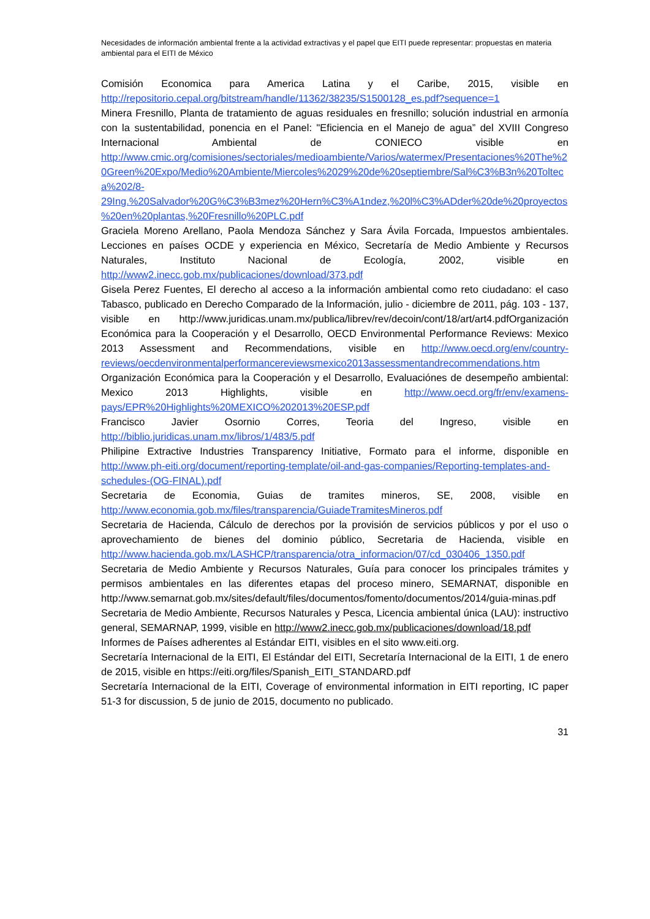Necesidades de información ambiental frente a la actividad extractivas y el papel que EITI puede representar: propuestas en materia ambiental para el EITI de México
Comisión Economica para America Latina y el Caribe, 2015, visible en http://repositorio.cepal.org/bitstream/handle/11362/38235/S1500128_es.pdf?sequence=1
Minera Fresnillo, Planta de tratamiento de aguas residuales en fresnillo; solución industrial en armonía con la sustentabilidad, ponencia en el Panel: "Eficiencia en el Manejo de agua” del XVIII Congreso Internacional Ambiental de CONIECO visible en http://www.cmic.org/comisiones/sectoriales/medioambiente/Varios/watermex/Presentaciones%20The%20Green%20Expo/Medio%20Ambiente/Miercoles%2029%20de%20septiembre/Sal%C3%B3n%20Tolteca%202/8-29Ing.%20Salvador%20G%C3%B3mez%20Hern%C3%A1ndez,%20l%C3%ADder%20de%20proyectos%20en%20plantas,%20Fresnillo%20PLC.pdf
Graciela Moreno Arellano, Paola Mendoza Sánchez y Sara Ávila Forcada, Impuestos ambientales. Lecciones en países OCDE y experiencia en México, Secretaría de Medio Ambiente y Recursos Naturales, Instituto Nacional de Ecología, 2002, visible en http://www2.inecc.gob.mx/publicaciones/download/373.pdf
Gisela Perez Fuentes, El derecho al acceso a la información ambiental como reto ciudadano: el caso Tabasco, publicado en Derecho Comparado de la Información, julio - diciembre de 2011, pág. 103 - 137, visible en http://www.juridicas.unam.mx/publica/librev/rev/decoin/cont/18/art/art4.pdfOrganización Económica para la Cooperación y el Desarrollo, OECD Environmental Performance Reviews: Mexico 2013 Assessment and Recommendations, visible en http://www.oecd.org/env/country-reviews/oecdenvironmentalperformancereviewsmexico2013assessmentandrecommendations.htm
Organización Económica para la Cooperación y el Desarrollo, Evaluaciónes de desempeño ambiental: Mexico 2013 Highlights, visible en http://www.oecd.org/fr/env/examens-pays/EPR%20Highlights%20MEXICO%202013%20ESP.pdf
Francisco Javier Osornio Corres, Teoria del Ingreso, visible en http://biblio.juridicas.unam.mx/libros/1/483/5.pdf
Philipine Extractive Industries Transparency Initiative, Formato para el informe, disponible en http://www.ph-eiti.org/document/reporting-template/oil-and-gas-companies/Reporting-templates-and-schedules-(OG-FINAL).pdf
Secretaria de Economia, Guias de tramites mineros, SE, 2008, visible en http://www.economia.gob.mx/files/transparencia/GuiadeTramitesMineros.pdf
Secretaria de Hacienda, Cálculo de derechos por la provisión de servicios públicos y por el uso o aprovechamiento de bienes del dominio público, Secretaria de Hacienda, visible en http://www.hacienda.gob.mx/LASHCP/transparencia/otra_informacion/07/cd_030406_1350.pdf
Secretaria de Medio Ambiente y Recursos Naturales, Guía para conocer los principales trámites y permisos ambientales en las diferentes etapas del proceso minero, SEMARNAT, disponible en http://www.semarnat.gob.mx/sites/default/files/documentos/fomento/documentos/2014/guia-minas.pdf
Secretaria de Medio Ambiente, Recursos Naturales y Pesca, Licencia ambiental única (LAU): instructivo general, SEMARNAP, 1999, visible en http://www2.inecc.gob.mx/publicaciones/download/18.pdf
Informes de Países adherentes al Estándar EITI, visibles en el sito www.eiti.org.
Secretaría Internacional de la EITI, El Estándar del EITI, Secretaría Internacional de la EITI, 1 de enero de 2015, visible en https://eiti.org/files/Spanish_EITI_STANDARD.pdf
Secretaría Internacional de la EITI, Coverage of environmental information in EITI reporting, IC paper 51-3 for discussion, 5 de junio de 2015, documento no publicado.
31